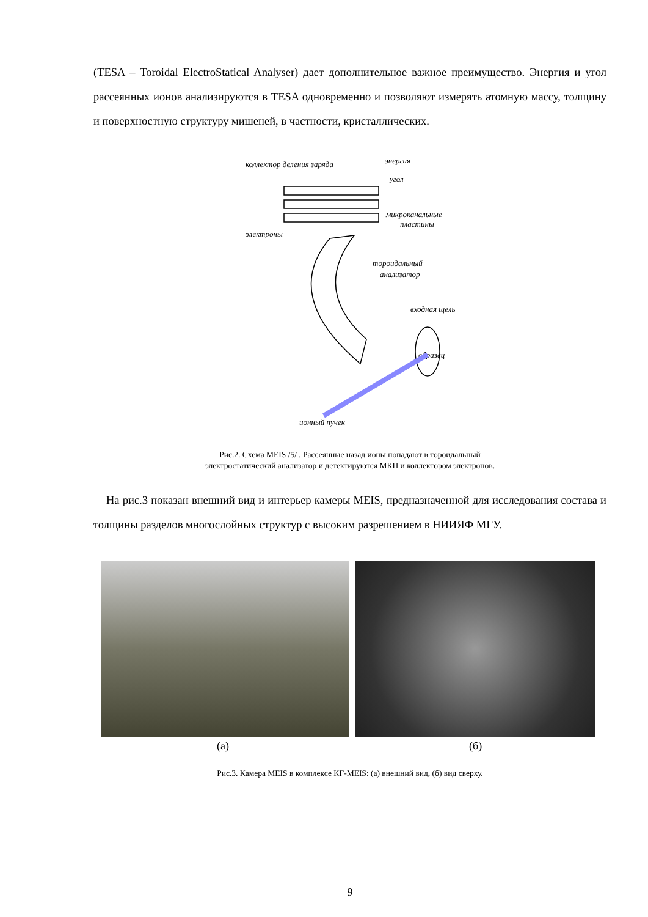(TESA – Toroidal ElectroStatical Analyser) дает дополнительное важное преимущество. Энергия и угол рассеянных ионов анализируются в TESA одновременно и позволяют измерять атомную массу, толщину и поверхностную структуру мишеней, в частности, кристаллических.
коллектор деления заряда
энергия
угол
микроканальные
пластины
электроны
тороидальный
анализатор
входная щель
образец
ионный пучек
Рис.2. Схема MEIS /5/ . Рассеянные назад ионы попадают в тороидальный
электростатический анализатор и детектируются МКП и коллектором электронов.
На рис.3 показан внешний вид и интерьер камеры MEIS, предназначенной для исследования состава и толщины разделов многослойных структур с высоким разрешением в НИИЯФ МГУ.
(а) (б)
Рис.3. Камера MEIS в комплексе КГ-MEIS: (а) внешний вид, (б) вид сверху.
9